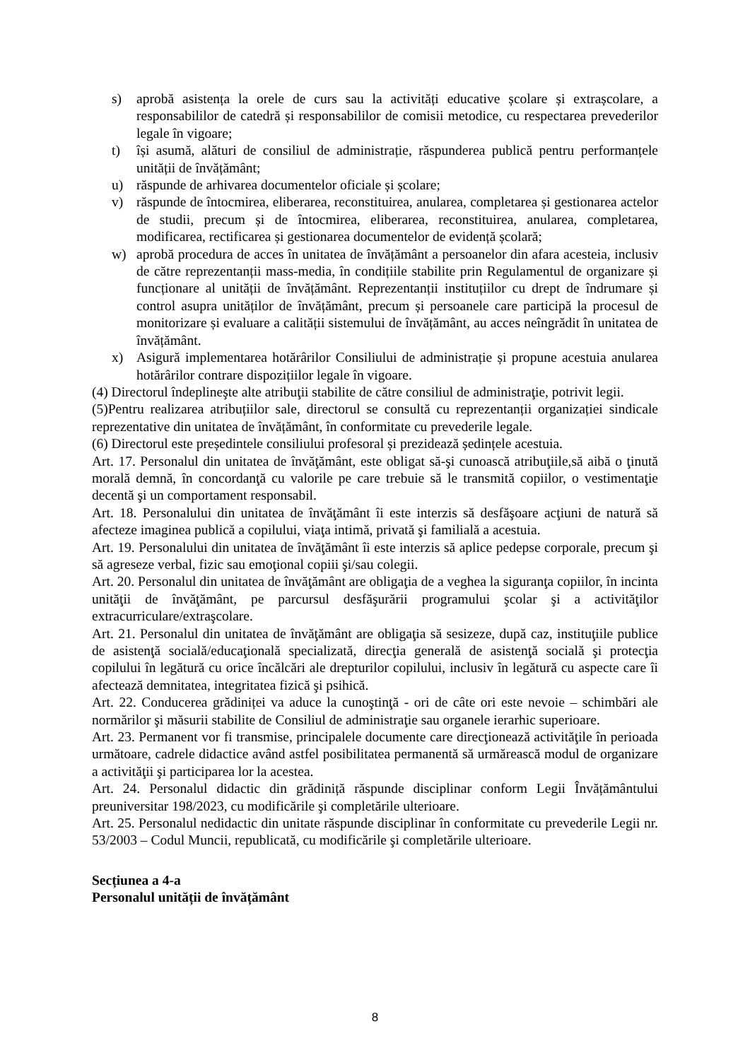s) aprobă asistența la orele de curs sau la activități educative școlare și extrașcolare, a responsabililor de catedră și responsabililor de comisii metodice, cu respectarea prevederilor legale în vigoare;
t) își asumă, alături de consiliul de administrație, răspunderea publică pentru performanțele unității de învățământ;
u) răspunde de arhivarea documentelor oficiale și școlare;
v) răspunde de întocmirea, eliberarea, reconstituirea, anularea, completarea și gestionarea actelor de studii, precum și de întocmirea, eliberarea, reconstituirea, anularea, completarea, modificarea, rectificarea și gestionarea documentelor de evidență școlară;
w) aprobă procedura de acces în unitatea de învățământ a persoanelor din afara acesteia, inclusiv de către reprezentanții mass-media, în condițiile stabilite prin Regulamentul de organizare și funcționare al unității de învățământ. Reprezentanții instituțiilor cu drept de îndrumare și control asupra unităților de învățământ, precum și persoanele care participă la procesul de monitorizare și evaluare a calității sistemului de învățământ, au acces neîngrădit în unitatea de învățământ.
x) Asigură implementarea hotărârilor Consiliului de administrație și propune acestuia anularea hotărârilor contrare dispozițiilor legale în vigoare.
(4) Directorul îndeplineşte alte atribuţii stabilite de către consiliul de administraţie, potrivit legii.
(5)Pentru realizarea atribuțiilor sale, directorul se consultă cu reprezentanții organizației sindicale reprezentative din unitatea de învățământ, în conformitate cu prevederile legale.
(6) Directorul este președintele consiliului profesoral și prezidează ședințele acestuia.
Art. 17. Personalul din unitatea de învăţământ, este obligat să-şi cunoască atribuţiile,să aibă o ţinută morală demnă, în concordanţă cu valorile pe care trebuie să le transmită copiilor, o vestimentaţie decentă şi un comportament responsabil.
Art. 18. Personalului din unitatea de învăţământ îi este interzis să desfăşoare acţiuni de natură să afecteze imaginea publică a copilului, viaţa intimă, privată şi familială a acestuia.
Art. 19. Personalului din unitatea de învăţământ îi este interzis să aplice pedepse corporale, precum şi să agreseze verbal, fizic sau emoţional copiii şi/sau colegii.
Art. 20. Personalul din unitatea de învăţământ are obligaţia de a veghea la siguranţa copiilor, în incinta unităţii de învăţământ, pe parcursul desfăşurării programului şcolar şi a activităţilor extracurriculare/extraşcolare.
Art. 21. Personalul din unitatea de învăţământ are obligaţia să sesizeze, după caz, instituţiile publice de asistenţă socială/educaţională specializată, direcţia generală de asistenţă socială şi protecţia copilului în legătură cu orice încălcări ale drepturilor copilului, inclusiv în legătură cu aspecte care îi afectează demnitatea, integritatea fizică şi psihică.
Art. 22. Conducerea grădiniței va aduce la cunoştinţă - ori de câte ori este nevoie – schimbări ale normărilor şi măsurii stabilite de Consiliul de administraţie sau organele ierarhic superioare.
Art. 23. Permanent vor fi transmise, principalele documente care direcţionează activităţile în perioada următoare, cadrele didactice având astfel posibilitatea permanentă să urmărească modul de organizare a activităţii şi participarea lor la acestea.
Art. 24. Personalul didactic din grădiniță răspunde disciplinar conform Legii Învățământului preuniversitar 198/2023, cu modificările şi completările ulterioare.
Art. 25. Personalul nedidactic din unitate răspunde disciplinar în conformitate cu prevederile Legii nr. 53/2003 – Codul Muncii, republicată, cu modificările şi completările ulterioare.
Secțiunea a 4-a
Personalul unității de învățământ
8